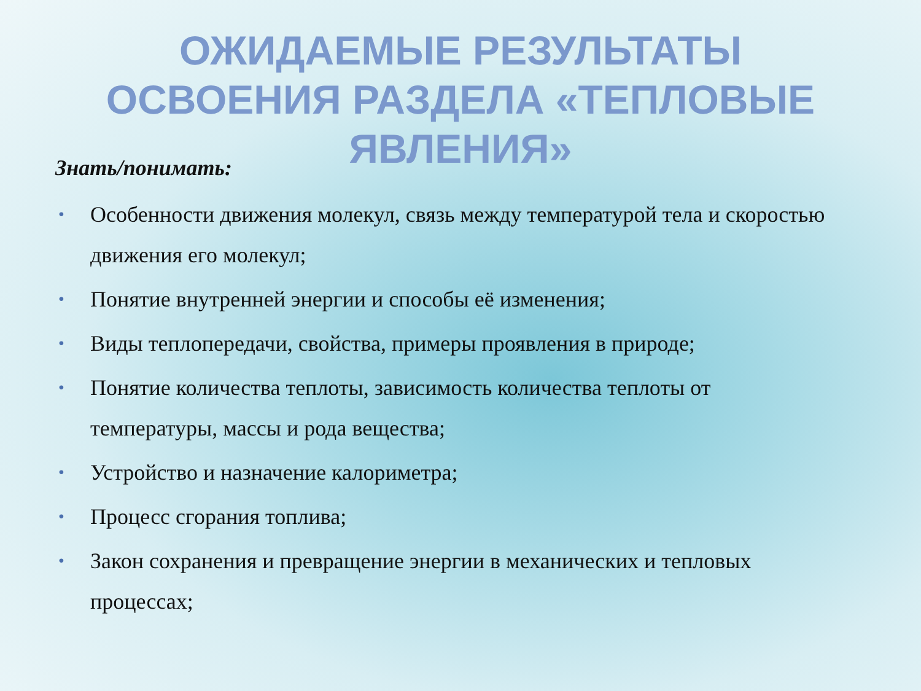ОЖИДАЕМЫЕ РЕЗУЛЬТАТЫ ОСВОЕНИЯ РАЗДЕЛА «ТЕПЛОВЫЕ ЯВЛЕНИЯ»
Знать/понимать:
• Особенности движения молекул, связь между температурой тела и скоростью движения его молекул;
• Понятие внутренней энергии и способы её изменения;
• Виды теплопередачи, свойства, примеры проявления в природе;
• Понятие количества теплоты, зависимость количества теплоты от температуры, массы и рода вещества;
• Устройство и назначение калориметра;
• Процесс сгорания топлива;
• Закон сохранения и превращение энергии в механических и тепловых процессах;